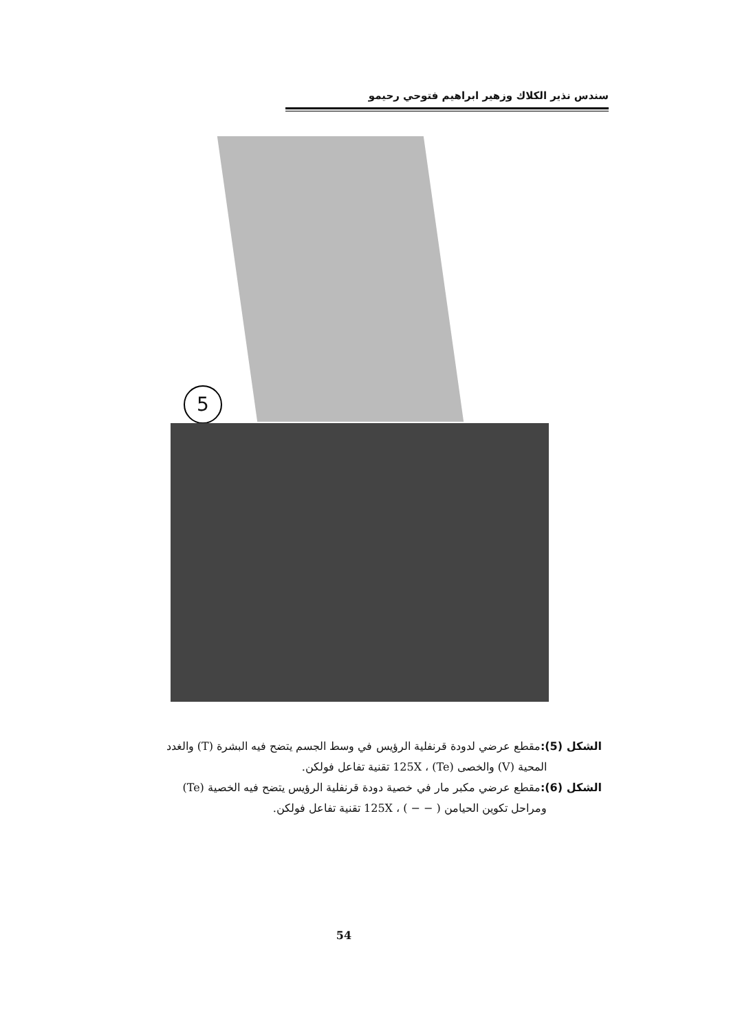سندس نذير الكلاك وزهير ابراهيم فتوحي رحيمو
5
الشكل (5): مقطع عرضي لدودة قرنفلية الرؤيس في وسط الجسم يتضح فيه البشرة (T) والغدد
المحية (V) والخصى (Te) ، 125X تقنية تفاعل فولكن.
الشكل (6): مقطع عرضي مكبر مار في خصية دودة قرنفلية الرؤيس يتضح فيه الخصية (Te)
ومراحل تكوين الحيامن ( − − ) ، 125X تقنية تفاعل فولكن.
54